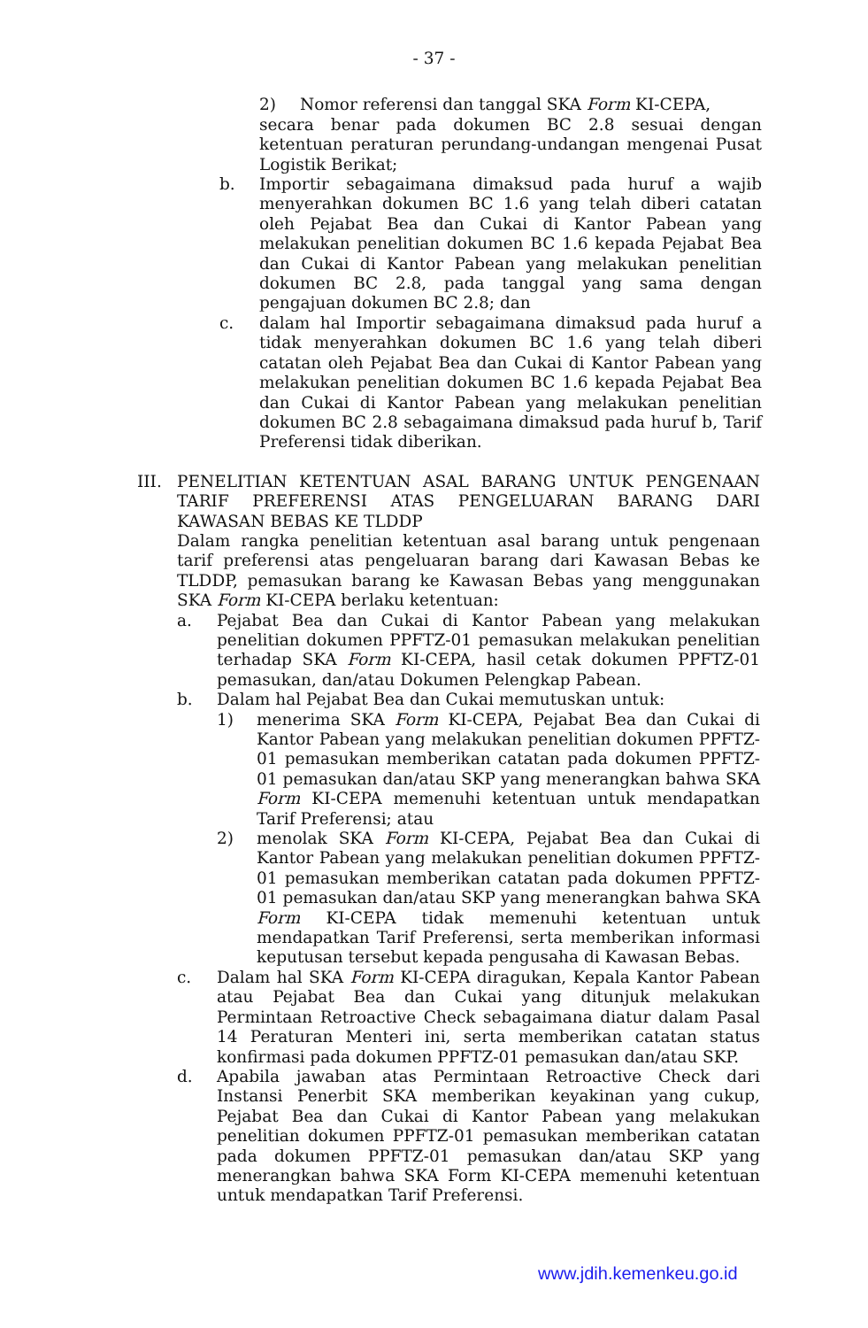- 37 -
2) Nomor referensi dan tanggal SKA Form KI-CEPA,
secara benar pada dokumen BC 2.8 sesuai dengan ketentuan peraturan perundang-undangan mengenai Pusat Logistik Berikat;
b. Importir sebagaimana dimaksud pada huruf a wajib menyerahkan dokumen BC 1.6 yang telah diberi catatan oleh Pejabat Bea dan Cukai di Kantor Pabean yang melakukan penelitian dokumen BC 1.6 kepada Pejabat Bea dan Cukai di Kantor Pabean yang melakukan penelitian dokumen BC 2.8, pada tanggal yang sama dengan pengajuan dokumen BC 2.8; dan
c. dalam hal Importir sebagaimana dimaksud pada huruf a tidak menyerahkan dokumen BC 1.6 yang telah diberi catatan oleh Pejabat Bea dan Cukai di Kantor Pabean yang melakukan penelitian dokumen BC 1.6 kepada Pejabat Bea dan Cukai di Kantor Pabean yang melakukan penelitian dokumen BC 2.8 sebagaimana dimaksud pada huruf b, Tarif Preferensi tidak diberikan.
III. PENELITIAN KETENTUAN ASAL BARANG UNTUK PENGENAAN TARIF PREFERENSI ATAS PENGELUARAN BARANG DARI KAWASAN BEBAS KE TLDDP
Dalam rangka penelitian ketentuan asal barang untuk pengenaan tarif preferensi atas pengeluaran barang dari Kawasan Bebas ke TLDDP, pemasukan barang ke Kawasan Bebas yang menggunakan SKA Form KI-CEPA berlaku ketentuan:
a. Pejabat Bea dan Cukai di Kantor Pabean yang melakukan penelitian dokumen PPFTZ-01 pemasukan melakukan penelitian terhadap SKA Form KI-CEPA, hasil cetak dokumen PPFTZ-01 pemasukan, dan/atau Dokumen Pelengkap Pabean.
b. Dalam hal Pejabat Bea dan Cukai memutuskan untuk:
1) menerima SKA Form KI-CEPA, Pejabat Bea dan Cukai di Kantor Pabean yang melakukan penelitian dokumen PPFTZ-01 pemasukan memberikan catatan pada dokumen PPFTZ-01 pemasukan dan/atau SKP yang menerangkan bahwa SKA Form KI-CEPA memenuhi ketentuan untuk mendapatkan Tarif Preferensi; atau
2) menolak SKA Form KI-CEPA, Pejabat Bea dan Cukai di Kantor Pabean yang melakukan penelitian dokumen PPFTZ-01 pemasukan memberikan catatan pada dokumen PPFTZ-01 pemasukan dan/atau SKP yang menerangkan bahwa SKA Form KI-CEPA tidak memenuhi ketentuan untuk mendapatkan Tarif Preferensi, serta memberikan informasi keputusan tersebut kepada pengusaha di Kawasan Bebas.
c. Dalam hal SKA Form KI-CEPA diragukan, Kepala Kantor Pabean atau Pejabat Bea dan Cukai yang ditunjuk melakukan Permintaan Retroactive Check sebagaimana diatur dalam Pasal 14 Peraturan Menteri ini, serta memberikan catatan status konfirmasi pada dokumen PPFTZ-01 pemasukan dan/atau SKP.
d. Apabila jawaban atas Permintaan Retroactive Check dari Instansi Penerbit SKA memberikan keyakinan yang cukup, Pejabat Bea dan Cukai di Kantor Pabean yang melakukan penelitian dokumen PPFTZ-01 pemasukan memberikan catatan pada dokumen PPFTZ-01 pemasukan dan/atau SKP yang menerangkan bahwa SKA Form KI-CEPA memenuhi ketentuan untuk mendapatkan Tarif Preferensi.
www.jdih.kemenkeu.go.id